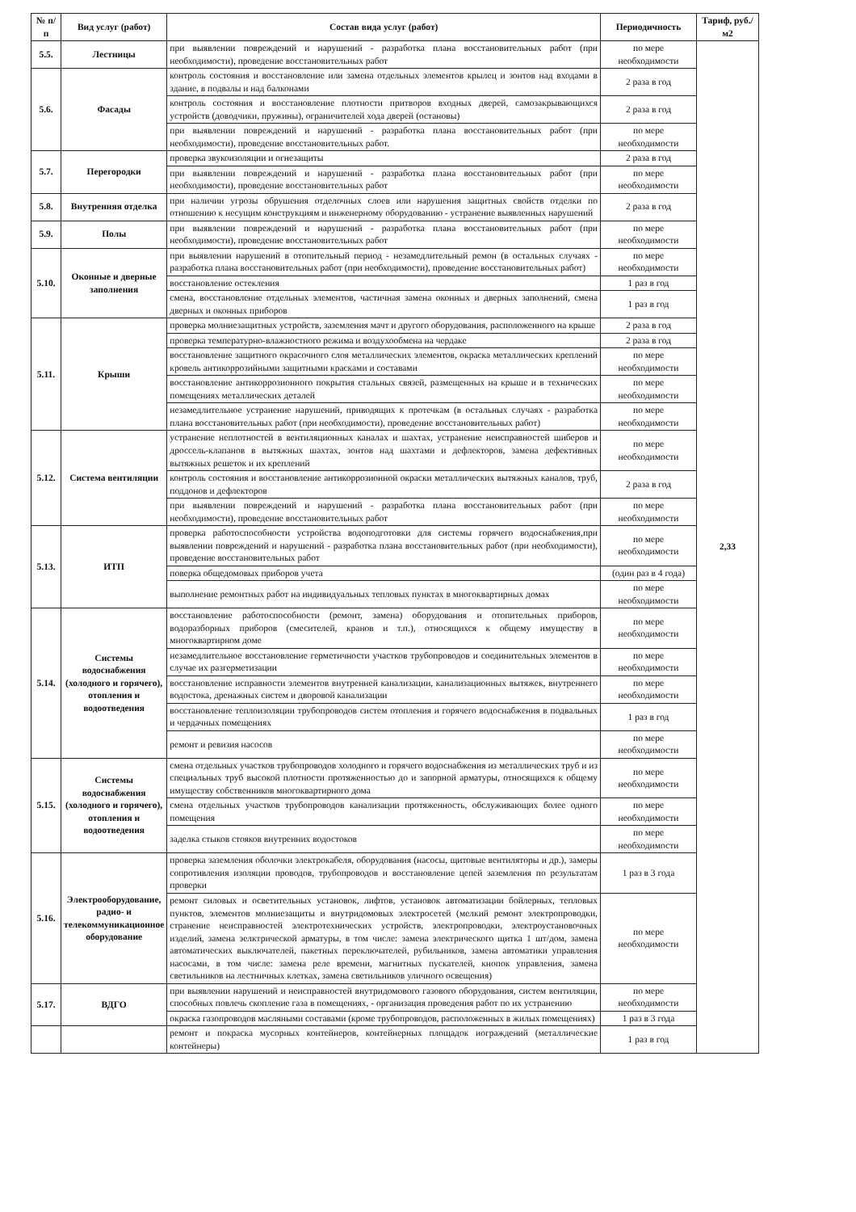| № п/п | Вид услуг (работ) | Состав вида услуг (работ) | Периодичность | Тариф, руб./м2 |
| --- | --- | --- | --- | --- |
| 5.5. | Лестницы | при выявлении повреждений и нарушений - разработка плана восстановительных работ (при необходимости), проведение восстановительных работ | по мере необходимости | 2,33 |
| 5.6. | Фасады | контроль состояния и восстановление или замена отдельных элементов крылец и зонтов над входами в здание, в подвалы и над балконами | 2 раза в год | |
| | | контроль состояния и восстановление плотности притворов входных дверей, самозакрывающихся устройств (доводчики, пружины), ограничителей хода дверей (остановы) | 2 раза в год | |
| | | при выявлении повреждений и нарушений - разработка плана восстановительных работ (при необходимости), проведение восстановительных работ. | по мере необходимости | |
| 5.7. | Перегородки | проверка звукоизоляции и огнезащиты | 2 раза в год | |
| | | при выявлении повреждений и нарушений - разработка плана восстановительных работ (при необходимости), проведение восстановительных работ | по мере необходимости | |
| 5.8. | Внутренняя отделка | при наличии угрозы обрушения отделочных слоев или нарушения защитных свойств отделки по отношению к несущим конструкциям и инженерному оборудованию - устранение выявленных нарушений | 2 раза в год | |
| 5.9. | Полы | при выявлении повреждений и нарушений - разработка плана восстановительных работ (при необходимости), проведение восстановительных работ | по мере необходимости | |
| 5.10. | Оконные и дверные заполнения | при выявлении нарушений в отопительный период - незамедлительный ремон (в остальных случаях - разработка плана восстановительных работ (при необходимости), проведение восстановительных работ) | по мере необходимости | |
| | | восстановление остекления | 1 раз в год | |
| | | смена, восстановление отдельных элементов, частичная замена оконных и дверных заполнений, смена дверных и оконных приборов | 1 раз в год | |
| 5.11. | Крыши | проверка молниезащитных устройств, заземления мачт и другого оборудования, расположенного на крыше | 2 раза в год | |
| | | проверка температурно-влажностного режима и воздухообмена на чердаке | 2 раза в год | |
| | | восстановление защитного окрасочного слоя металлических элементов, окраска металлических креплений кровель антикоррозийными защитными красками и составами | по мере необходимости | |
| | | восстановление антикоррозионного покрытия стальных связей, размещенных на крыше и в технических помещениях металлических деталей | по мере необходимости | |
| | | незамедлительное устранение нарушений, приводящих к протечкам (в остальных случаях - разработка плана восстановительных работ (при необходимости), проведение восстановительных работ) | по мере необходимости | |
| 5.12. | Система вентиляции | устранение неплотностей в вентиляционных каналах и шахтах, устранение неисправностей шиберов и дроссель-клапанов в вытяжных шахтах, зонтов над шахтами и дефлекторов, замена дефективных вытяжных решеток и их креплений | по мере необходимости | |
| | | контроль состояния и восстановление антикоррозионной окраски металлических вытяжных каналов, труб, поддонов и дефлекторов | 2 раза в год | |
| | | при выявлении повреждений и нарушений - разработка плана восстановительных работ (при необходимости), проведение восстановительных работ | по мере необходимости | |
| 5.13. | ИТП | проверка работоспособности устройства водоподготовки для системы горячего водоснабжения,при выявлении повреждений и нарушений - разработка плана восстановительных работ (при необходимости), проведение восстановительных работ | по мере необходимости | |
| | | поверка общедомовых приборов учета | (один раз в 4 года) | |
| | | выполнение ремонтных работ на индивидуальных тепловых пунктах в многоквартирных домах | по мере необходимости | |
| 5.14. | Системы водоснабжения (холодного и горячего), отопления и водоотведения | восстановление работоспособности (ремонт, замена) оборудования и отопительных приборов, водоразборных приборов (смесителей, кранов и т.п.), относящихся к общему имуществу в многоквартирном доме | по мере необходимости | |
| | | незамедлительное восстановление герметичности участков трубопроводов и соединительных элементов в случае их разгерметизации | по мере необходимости | |
| | | восстановление исправности элементов внутренней канализации, канализационных вытяжек, внутреннего водостока, дренажных систем и дворовой канализации | по мере необходимости | |
| | | восстановление теплоизоляции трубопроводов систем отопления и горячего водоснабжения в подвальных и чердачных помещениях | 1 раз в год | |
| | | ремонт и ревизия насосов | по мере необходимости | |
| 5.15. | Системы водоснабжения (холодного и горячего), отопления и водоотведения | смена отдельных участков трубопроводов холодного и горячего водоснабжения из металлических труб и из специальных труб высокой плотности протяженностью до и запорной арматуры, относящихся к общему имуществу собственников многоквартирного дома | по мере необходимости | |
| | | смена отдельных участков трубопроводов канализации протяженность, обслуживающих более одного помещения | по мере необходимости | |
| | | заделка стыков стояков внутренних водостоков | по мере необходимости | |
| 5.16. | Электрооборудование, радио- и телекоммуникационное оборудование | проверка заземления оболочки электрокабеля, оборудования (насосы, щитовые вентиляторы и др.), замеры сопротивления изоляции проводов, трубопроводов и восстановление цепей заземления по результатам проверки | 1 раз в 3 года | |
| | | ремонт силовых и осветительных установок, лифтов, установок автоматизации бойлерных, тепловых пунктов, элементов молниезащиты и внутридомовых электросетей (мелкий ремонт электропроводки, странение неисправностей электротехнических устройств, электропроводки, электроустановочных изделий, замена эелктрической арматуры, в том числе: замена электрического щитка 1 шт/дом, замена автоматических выключателей, пакетных переключателей, рубильников, замена автоматики управления насосами, в том числе: замена реле времени, магнитных пускателей, кнопок управления, замена светильников на лестничных клетках, замена светильников уличного освещения) | по мере необходимости | |
| 5.17. | ВДГО | при выявлении нарушений и неисправностей внутридомового газового оборудования, систем вентиляции, способных повлечь скопление газа в помещениях, - организация проведения работ по их устранению | по мере необходимости | |
| | | окраска газопроводов масляными составами (кроме трубопроводов, расположенных в жилых помещениях) | 1 раз в 3 года | |
| | | ремонт и покраска мусорных контейнеров, контейнерных площадок иограждений (металлические контейнеры) | 1 раз в год | |